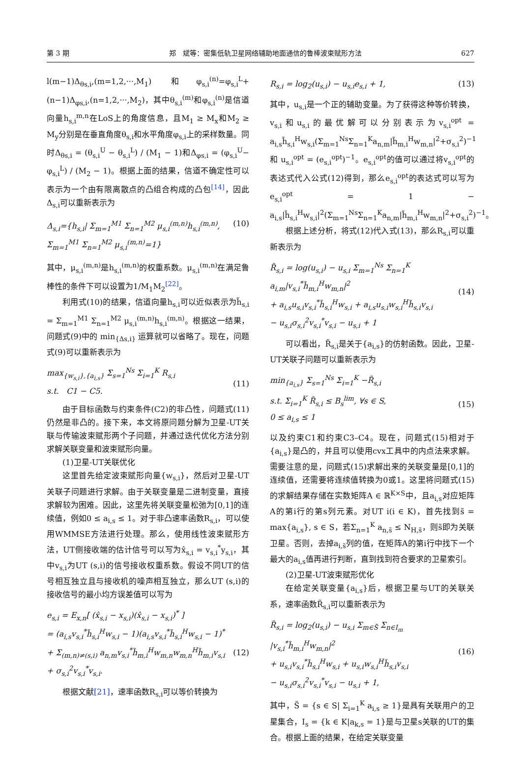第 3 期 郑　斌等：密集低轨卫星网络辅助地面通信的鲁棒波束赋形方法 627
l(m−1)Δ<sub>θs,i</sub>,(m=1,2,···,M<sub>1</sub>) 和φ<sub>s,i</sub><sup>(n)</sup>=φ<sub>s,i</sub><sup>L</sup>+(n−1)Δ<sub>φs,i</sub>,(n=1,2,···,M<sub>2</sub>)，其中θ<sub>s,i</sub><sup>(m)</sup>和φ<sub>s,i</sub><sup>(n)</sup>是信道向量h<sub>s,i</sub><sup>m,n</sup>在LoS上的角度信息，且M<sub>1</sub> ≥ M<sub>x</sub>和M<sub>2</sub> ≥ M<sub>y</sub>分别是在垂直角度θ<sub>s,i</sub>和水平角度φ<sub>s,i</sub>上的采样数量。同时Δ<sub>θs,i</sub> = (θ<sub>s,i</sub><sup>U</sup> − θ<sub>s,i</sub><sup>L</sup>) / (M<sub>1</sub> − 1)和Δ<sub>φs,i</sub> = (φ<sub>s,i</sub><sup>U</sup>− φ<sub>s,i</sub><sup>L</sup>) / (M<sub>2</sub> − 1)。根据上面的结果，信道不确定性可以表示为一个由有限离散点的凸组合构成的凸包<sup>[14]</sup>，因此Δ<sub>s,i</sub>可以重新表示为
Δ<sub>s,i</sub>={h<sub>s,i</sub>| Σ<sub>m=1</sub><sup>M1</sup> Σ<sub>n=1</sub><sup>M2</sup> μ<sub>s,i</sub><sup>(m,n)</sup>h<sub>s,i</sub><sup>(m,n)</sup>, Σ<sub>m=1</sub><sup>M1</sup> Σ<sub>n=1</sub><sup>M2</sup> μ<sub>s,i</sub><sup>(m,n)</sup>=1} (10)
其中，μ<sub>s,i</sub><sup>(m,n)</sup>是h<sub>s,i</sub><sup>(m,n)</sup>的权重系数。μ<sub>s,i</sub><sup>(m,n)</sup>在满足鲁棒性的条件下可以设置为1/M<sub>1</sub>M<sub>2</sub><sup>[22]</sup>。
利用式(10)的结果，信道向量h<sub>s,i</sub>可以近似表示为h̃<sub>s,i</sub> = Σ<sub>m=1</sub><sup>M1</sup> Σ<sub>n=1</sub><sup>M2</sup> μ<sub>s,i</sub><sup>(m,n)</sup>h<sub>s,i</sub><sup>(m,n)</sup>。根据这一结果，问题式(9)中的 min<sub>{Δs,i}</sub> 运算就可以省略了。现在，问题式(9)可以重新表示为
max<sub>{w<sub>s,i</sub>},{a<sub>i,s</sub>}</sub> Σ<sub>s=1</sub><sup>Ns</sup> Σ<sub>i=1</sub><sup>K</sup> R<sub>s,i</sub>
s.t. C1 − C5.
(11)
由于目标函数与约束条件(C2)的非凸性，问题式(11)仍然是非凸的。接下来，本文将原问题分解为卫星-UT关联与传输波束赋形两个子问题，并通过迭代优化方法分别求解关联变量和波束赋形向量。
(1)卫星-UT关联优化
这里首先给定波束赋形向量{w<sub>s,i</sub>}，然后对卫星-UT关联子问题进行求解。由于关联变量是二进制变量，直接求解较为困难。因此，这里先将关联变量松弛为[0,1]的连续值，例如0 ≤ a<sub>i,s</sub> ≤ 1。对于非凸速率函数R<sub>s,i</sub>，可以使用WMMSE方法进行处理。那么，使用线性波束赋形方法，UT侧接收端的估计信号可以写为x̂<sub>s,i</sub> = v<sub>s,i</sub><sup>*</sup>y<sub>s,i</sub>，其中v<sub>s,i</sub>为UT (s,i)的信号接收权重系数。假设不同UT的信号相互独立且与接收机的噪声相互独立，那么UT (s,i)的接收信号的最小均方误差值可以写为
e<sub>s,i</sub> = E<sub>x,n</sub>[ (x̂<sub>s,i</sub> − x<sub>s,i</sub>)(x̂<sub>s,i</sub> − x<sub>s,i</sub>)<sup>*</sup> ]
= (a<sub>i,s</sub>v<sub>s,i</sub><sup>*</sup>h̃<sub>s,i</sub><sup>H</sup>w<sub>s,i</sub> − 1)(a<sub>i,s</sub>v<sub>s,i</sub><sup>*</sup>h̃<sub>s,i</sub><sup>H</sup>w<sub>s,i</sub> − 1)<sup>*</sup>
+ Σ<sub>(m,n)≠(s,i)</sub> a<sub>n,m</sub>v<sub>s,i</sub><sup>*</sup>h̃<sub>m,i</sub><sup>H</sup>w<sub>m,n</sub>w<sub>m,n</sub><sup>H</sup>h̃<sub>m,i</sub>v<sub>s,i</sub>
+ σ<sub>s,i</sub><sup>2</sup>v<sub>s,i</sub><sup>*</sup>v<sub>s,i</sub>.
(12)
根据文献[21]，速率函数R<sub>s,i</sub>可以等价转换为
R<sub>s,i</sub> = log<sub>2</sub>(u<sub>s,i</sub>) − u<sub>s,i</sub>e<sub>s,i</sub> + 1, (13)
其中，u<sub>s,i</sub>是一个正的辅助变量。为了获得这种等价转换，v<sub>s,i</sub>和u<sub>s,i</sub>的最优解可以分别表示为v<sub>s,i</sub><sup>opt</sup> = a<sub>i,s</sub>h̃<sub>s,i</sub><sup>H</sup>w<sub>s,i</sub>(Σ<sub>m=1</sub><sup>Ns</sup>Σ<sub>n=1</sub><sup>K</sup>a<sub>n,m</sub>|h̃<sub>m,i</sub><sup>H</sup>w<sub>m,n</sub>|<sup>2</sup>+σ<sub>s,i</sub><sup>2</sup>)<sup>−1</sup> 和 u<sub>s,i</sub><sup>opt</sup> = (e<sub>s,i</sub><sup>opt</sup>)<sup>−1</sup>。e<sub>s,i</sub><sup>opt</sup>的值可以通过将v<sub>s,i</sub><sup>opt</sup>的表达式代入公式(12)得到，那么e<sub>s,i</sub><sup>opt</sup>的表达式可以写为e<sub>s,i</sub><sup>opt</sup> = 1 − a<sub>i,s</sub>|h̃<sub>s,i</sub><sup>H</sup>w<sub>s,i</sub>|<sup>2</sup>(Σ<sub>m=1</sub><sup>Ns</sup>Σ<sub>n=1</sub><sup>K</sup>a<sub>n,m</sub>|h̃<sub>m,i</sub><sup>H</sup>w<sub>m,n</sub>|<sup>2</sup>+σ<sub>s,i</sub><sup>2</sup>)<sup>−1</sup>。
根据上述分析，将式(12)代入式(13)，那么R<sub>s,i</sub>可以重新表示为
R̃<sub>s,i</sub> = log(u<sub>s,i</sub>) − u<sub>s,i</sub> Σ<sub>m=1</sub><sup>Ns</sup> Σ<sub>n=1</sub><sup>K</sup> a<sub>i,m</sub>|v<sub>s,i</sub><sup>*</sup>h̃<sub>m,i</sub><sup>H</sup>w<sub>m,n</sub>|<sup>2</sup>
+ a<sub>i,s</sub>u<sub>s,i</sub>v<sub>s,i</sub><sup>*</sup>h̃<sub>s,i</sub><sup>H</sup>w<sub>s,i</sub> + a<sub>i,s</sub>u<sub>s,i</sub>w<sub>s,i</sub><sup>H</sup>h̃<sub>s,i</sub>v<sub>s,i</sub>
− u<sub>s,i</sub>σ<sub>s,i</sub><sup>2</sup>v<sub>s,i</sub><sup>*</sup>v<sub>s,i</sub> − u<sub>s,i</sub> + 1
(14)
可以看出，R̃<sub>s,i</sub>是关于{a<sub>i,s</sub>}的仿射函数。因此，卫星-UT关联子问题可以重新表示为
min<sub>{a<sub>i,s</sub>}</sub> Σ<sub>s=1</sub><sup>Ns</sup> Σ<sub>i=1</sub><sup>K</sup> −R̃<sub>s,i</sub>
s.t. Σ<sub>i=1</sub><sup>K</sup> R̃<sub>s,i</sub> ≤ B<sub>s</sub><sup>lim</sup>, ∀s ∈ S,
0 ≤ a<sub>i,s</sub> ≤ 1
(15)
以及约束C1和约束C3–C4。现在，问题式(15)相对于{a<sub>i,s</sub>}是凸的，并且可以使用cvx工具中的内点法来求解。需要注意的是，问题式(15)求解出来的关联变量是[0,1]的连续值，还需要将连续值转换为0或1。这里将问题式(15)的求解结果存储在实数矩阵A ∈ ℝ<sup>K×S</sup>中，且a<sub>i,s</sub>对应矩阵A的第i行的第s列元素。对UT i(i ∈ K)，首先找到s̃ = max{a<sub>i,s</sub>}, s ∈ S，若Σ<sub>n=1</sub><sup>K</sup> a<sub>n,s̃</sub> ≤ N<sub>H,s̃</sub>，则s̃即为关联卫星。否则，去掉a<sub>i,s̃</sub>列的值，在矩阵A的第i行中找下一个最大的a<sub>i,s</sub>值再进行判断，直到找到符合要求的卫星索引。
(2)卫星-UT波束赋形优化
在给定关联变量{a<sub>i,s</sub>}后，根据卫星与UT的关联关系，速率函数R̃<sub>s,i</sub>可以重新表示为
R̃<sub>s,i</sub> = log<sub>2</sub>(u<sub>s,i</sub>) − u<sub>s,i</sub> Σ<sub>m∈S̃</sub> Σ<sub>n∈I<sub>m</sub></sub> |v<sub>s,i</sub><sup>*</sup>h̃<sub>m,i</sub><sup>H</sup>w<sub>m,n</sub>|<sup>2</sup>
+ u<sub>s,i</sub>v<sub>s,i</sub><sup>*</sup>h̃<sub>s,i</sub><sup>H</sup>w<sub>s,i</sub> + u<sub>s,i</sub>w<sub>s,i</sub><sup>H</sup>h̃<sub>s,i</sub>v<sub>s,i</sub>
− u<sub>s,i</sub>σ<sub>s,i</sub><sup>2</sup>v<sub>s,i</sub><sup>*</sup>v<sub>s,i</sub> − u<sub>s,i</sub> + 1,
(16)
其中，S̃ = {s ∈ S| Σ<sub>i=1</sub><sup>K</sup> a<sub>i,s</sub> ≥ 1}是具有关联用户的卫星集合，I<sub>s</sub> = {k ∈ K|a<sub>k,s</sub> = 1}是与卫星s关联的UT的集合。根据上面的结果，在给定关联变量